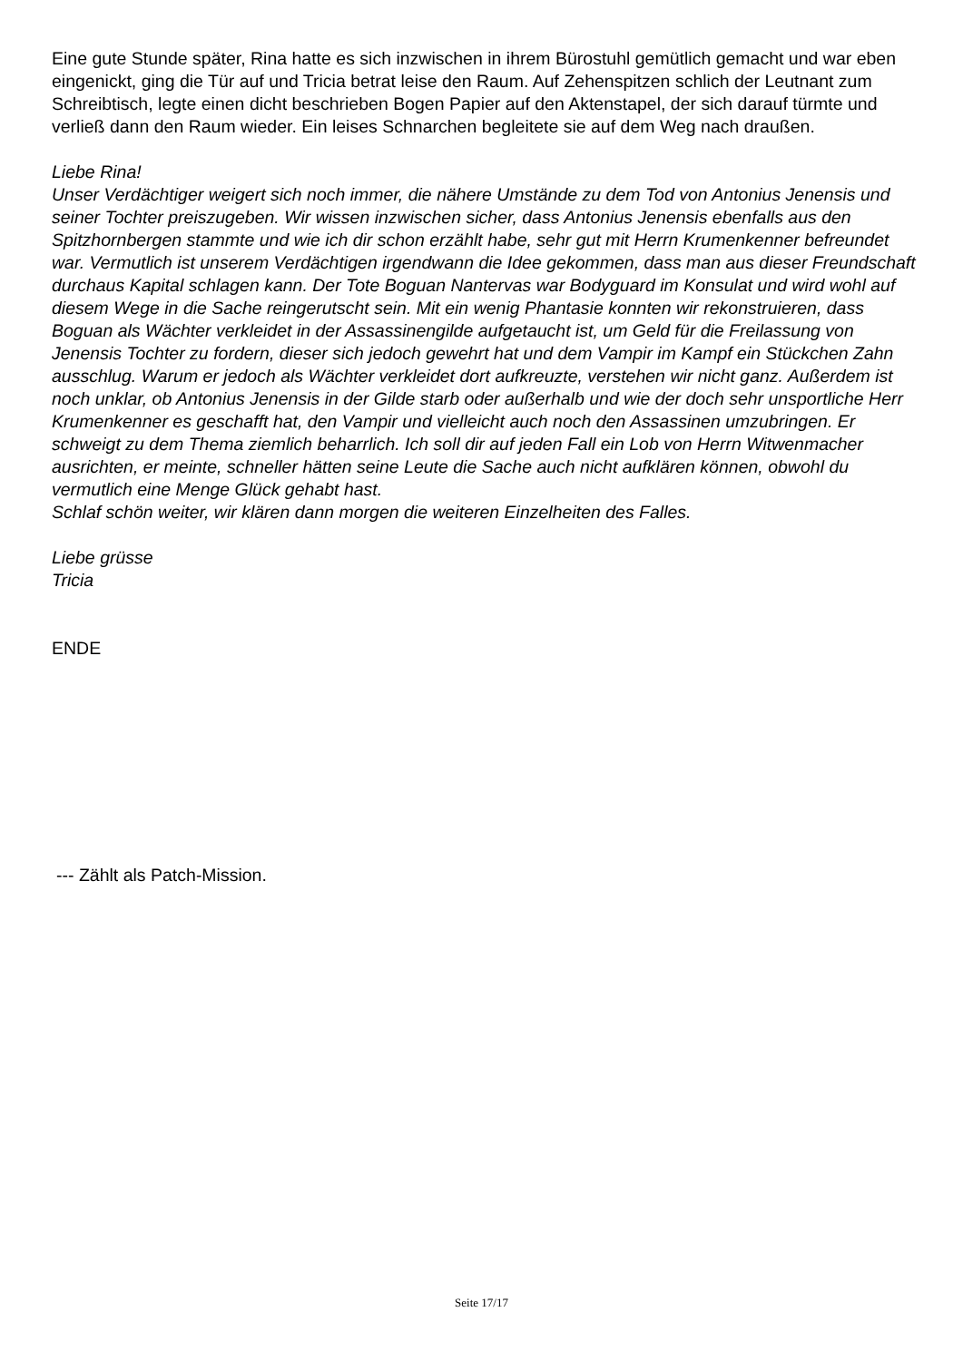Eine gute Stunde später, Rina hatte es sich inzwischen in ihrem Bürostuhl gemütlich gemacht und war eben eingenickt, ging die Tür auf und Tricia betrat leise den Raum. Auf Zehenspitzen schlich der Leutnant zum Schreibtisch, legte einen dicht beschrieben Bogen Papier auf den Aktenstapel, der sich darauf türmte und verließ dann den Raum wieder. Ein leises Schnarchen begleitete sie auf dem Weg nach draußen.
Liebe Rina!
Unser Verdächtiger weigert sich noch immer, die nähere Umstände zu dem Tod von Antonius Jenensis und seiner Tochter preiszugeben. Wir wissen inzwischen sicher, dass Antonius Jenensis ebenfalls aus den Spitzhornbergen stammte und wie ich dir schon erzählt habe, sehr gut mit Herrn Krumenkenner befreundet war. Vermutlich ist unserem Verdächtigen irgendwann die Idee gekommen, dass man aus dieser Freundschaft durchaus Kapital schlagen kann. Der Tote Boguan Nantervas war Bodyguard im Konsulat und wird wohl auf diesem Wege in die Sache reingerutscht sein. Mit ein wenig Phantasie konnten wir rekonstruieren, dass Boguan als Wächter verkleidet in der Assassinengilde aufgetaucht ist, um Geld für die Freilassung von Jenensis Tochter zu fordern, dieser sich jedoch gewehrt hat und dem Vampir im Kampf ein Stückchen Zahn ausschlug. Warum er jedoch als Wächter verkleidet dort aufkreuzte, verstehen wir nicht ganz. Außerdem ist noch unklar, ob Antonius Jenensis in der Gilde starb oder außerhalb und wie der doch sehr unsportliche Herr Krumenkenner es geschafft hat, den Vampir und vielleicht auch noch den Assassinen umzubringen. Er schweigt zu dem Thema ziemlich beharrlich. Ich soll dir auf jeden Fall ein Lob von Herrn Witwenmacher ausrichten, er meinte, schneller hätten seine Leute die Sache auch nicht aufklären können, obwohl du vermutlich eine Menge Glück gehabt hast.
Schlaf schön weiter, wir klären dann morgen die weiteren Einzelheiten des Falles.
Liebe grüsse
Tricia
ENDE
--- Zählt als Patch-Mission.
Seite 17/17